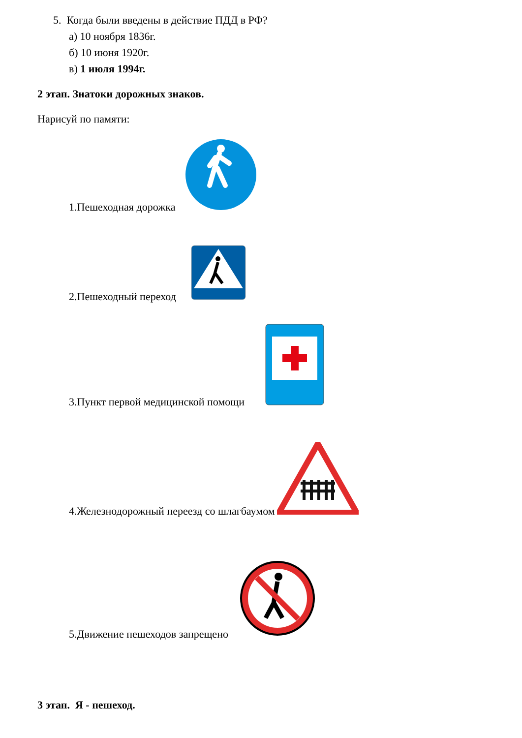5. Когда были введены в действие ПДД в РФ?
а) 10 ноября 1836г.
б) 10 июня 1920г.
в) 1 июля 1994г.
2 этап. Знатоки дорожных знаков.
Нарисуй по памяти:
1.Пешеходная дорожка
2.Пешеходный переход
3.Пункт первой медицинской помощи
4.Железнодорожный переезд со шлагбаумом
5.Движение пешеходов запрещено
3 этап. Я - пешеход.